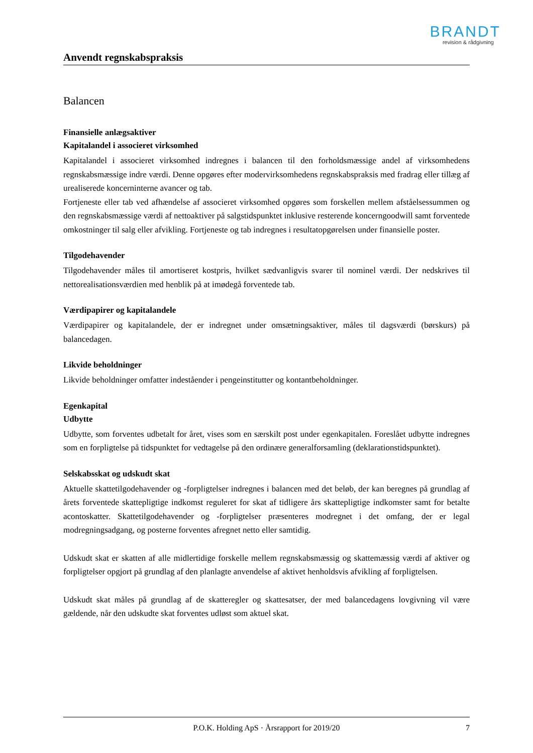BRANDT
revision & rådgivning
Anvendt regnskabspraksis
Balancen
Finansielle anlægsaktiver
Kapitalandel i associeret virksomhed
Kapitalandel i associeret virksomhed indregnes i balancen til den forholdsmæssige andel af virksomhedens regnskabsmæssige indre værdi. Denne opgøres efter modervirksomhedens regnskabspraksis med fradrag eller tillæg af urealiserede koncerninterne avancer og tab.
Fortjeneste eller tab ved afhændelse af associeret virksomhed opgøres som forskellen mellem afståelsessummen og den regnskabsmæssige værdi af nettoaktiver på salgstidspunktet inklusive resterende koncerngoodwill samt forventede omkostninger til salg eller afvikling. Fortjeneste og tab indregnes i resultatopgørelsen under finansielle poster.
Tilgodehavender
Tilgodehavender måles til amortiseret kostpris, hvilket sædvanligvis svarer til nominel værdi. Der nedskrives til nettorealisationsværdien med henblik på at imødegå forventede tab.
Værdipapirer og kapitalandele
Værdipapirer og kapitalandele, der er indregnet under omsætningsaktiver, måles til dagsværdi (børskurs) på balancedagen.
Likvide beholdninger
Likvide beholdninger omfatter indeståender i pengeinstitutter og kontantbeholdninger.
Egenkapital
Udbytte
Udbytte, som forventes udbetalt for året, vises som en særskilt post under egenkapitalen. Foreslået udbytte indregnes som en forpligtelse på tidspunktet for vedtagelse på den ordinære generalforsamling (deklarationstidspunktet).
Selskabsskat og udskudt skat
Aktuelle skattetilgodehavender og -forpligtelser indregnes i balancen med det beløb, der kan beregnes på grundlag af årets forventede skattepligtige indkomst reguleret for skat af tidligere års skattepligtige indkomster samt for betalte acontoskatter. Skattetilgodehavender og -forpligtelser præsenteres modregnet i det omfang, der er legal modregningsadgang, og posterne forventes afregnet netto eller samtidig.
Udskudt skat er skatten af alle midlertidige forskelle mellem regnskabsmæssig og skattemæssig værdi af aktiver og forpligtelser opgjort på grundlag af den planlagte anvendelse af aktivet henholdsvis afvikling af forpligtelsen.
Udskudt skat måles på grundlag af de skatteregler og skattesatser, der med balancedagens lovgivning vil være gældende, når den udskudte skat forventes udløst som aktuel skat.
P.O.K. Holding ApS · Årsrapport for 2019/20 7